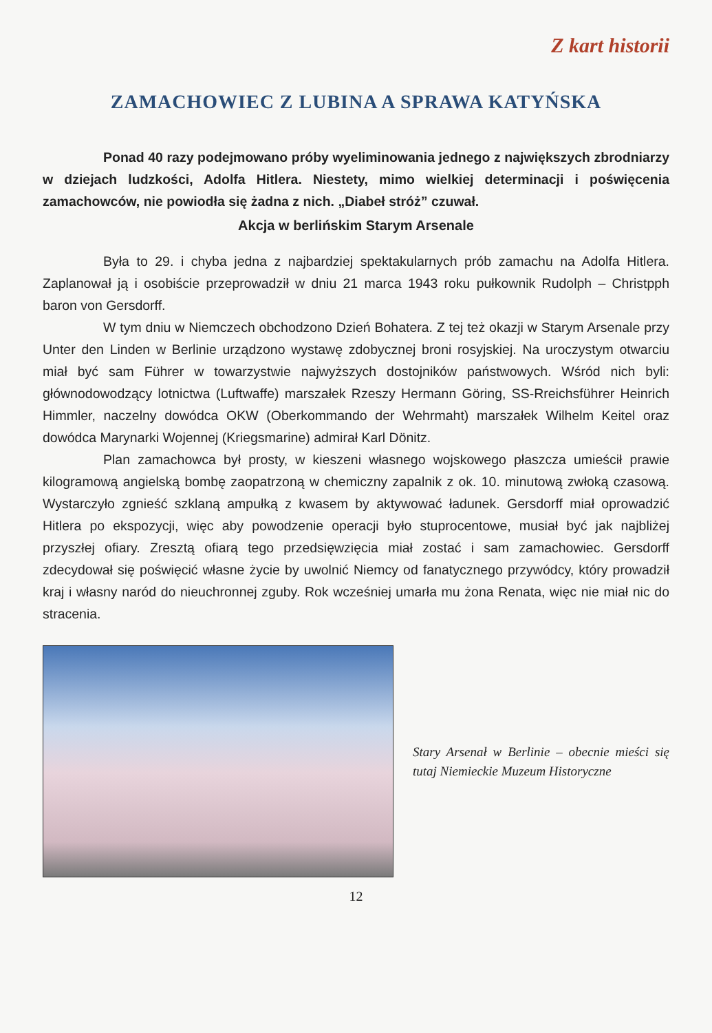Z kart historii
ZAMACHOWIEC Z LUBINA A SPRAWA KATYŃSKA
Ponad 40 razy podejmowano próby wyeliminowania jednego z największych zbrodniarzy w dziejach ludzkości, Adolfa Hitlera. Niestety, mimo wielkiej determinacji i poświęcenia zamachowców, nie powiodła się żadna z nich. „Diabeł stróż” czuwał.
Akcja w berlińskim Starym Arsenale
Była to 29. i chyba jedna z najbardziej spektakularnych prób zamachu na Adolfa Hitlera. Zaplanował ją i osobiście przeprowadził w dniu 21 marca 1943 roku pułkownik Rudolph – Christpph baron von Gersdorff.
W tym dniu w Niemczech obchodzono Dzień Bohatera. Z tej też okazji w Starym Arsenale przy Unter den Linden w Berlinie urządzono wystawę zdobycznej broni rosyjskiej. Na uroczystym otwarciu miał być sam Führer w towarzystwie najwyższych dostojników państwowych. Wśród nich byli: głównodowodzący lotnictwa (Luftwaffe) marszałek Rzeszy Hermann Göring, SS-Rreichsführer Heinrich Himmler, naczelny dowódca OKW (Oberkommando der Wehrmaht) marszałek Wilhelm Keitel oraz dowódca Marynarki Wojennej (Kriegsmarine) admirał Karl Dönitz.
Plan zamachowca był prosty, w kieszeni własnego wojskowego płaszcza umieścił prawie kilogramową angielską bombę zaopatrzoną w chemiczny zapalnik z ok. 10. minutową zwłoką czasową. Wystarczyło zgnieść szklaną ampułką z kwasem by aktywować ładunek. Gersdorff miał oprowadzić Hitlera po ekspozycji, więc aby powodzenie operacji było stuprocentowe, musiał być jak najbliżej przyszłej ofiary. Zresztą ofiarą tego przedsięwzięcia miał zostać i sam zamachowiec. Gersdorff zdecydował się poświęcić własne życie by uwolnić Niemcy od fanatycznego przywódcy, który prowadził kraj i własny naród do nieuchronnej zguby. Rok wcześniej umarła mu żona Renata, więc nie miał nic do stracenia.
Stary Arsenał w Berlinie – obecnie mieści się tutaj Niemieckie Muzeum Historyczne
12